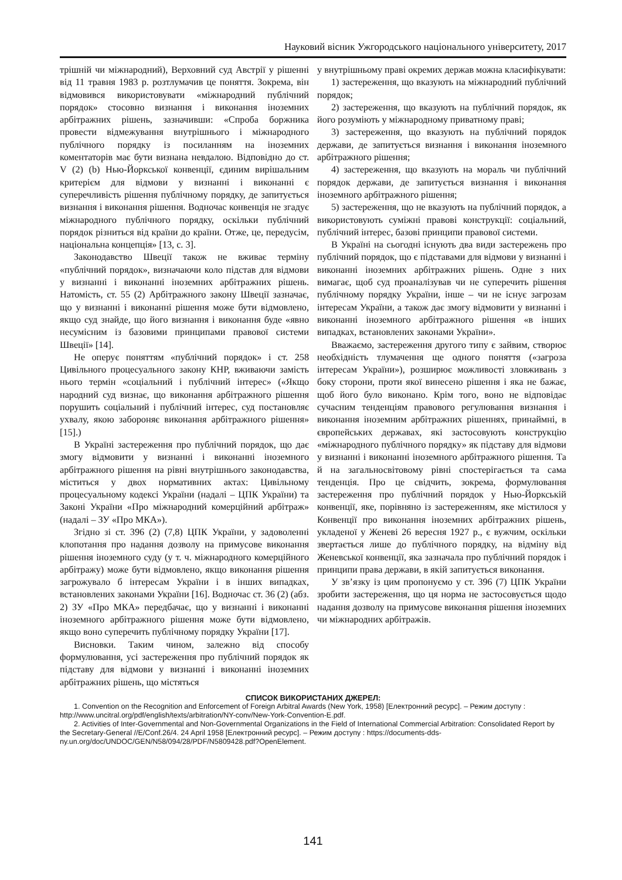Науковий вісник Ужгородського національного університету, 2017
трішній чи міжнародний), Верховний суд Австрії у рішенні від 11 травня 1983 р. розтлумачив це поняття. Зокрема, він відмовився використовувати «міжнародний публічний порядок» стосовно визнання і виконання іноземних арбітражних рішень, зазначивши: «Спроба боржника провести відмежування внутрішнього і міжнародного публічного порядку із посиланням на іноземних коментаторів має бути визнана невдалою. Відповідно до ст. V (2) (b) Нью-Йоркської конвенції, єдиним вирішальним критерієм для відмови у визнанні і виконанні є суперечливість рішення публічному порядку, де запитується визнання і виконання рішення. Водночас конвенція не згадує міжнародного публічного порядку, оскільки публічний порядок різниться від країни до країни. Отже, це, передусім, національна концепція» [13, с. 3].
Законодавство Швеції також не вживає терміну «публічний порядок», визначаючи коло підстав для відмови у визнанні і виконанні іноземних арбітражних рішень. Натомість, ст. 55 (2) Арбітражного закону Швеції зазначає, що у визнанні і виконанні рішення може бути відмовлено, якщо суд знайде, що його визнання і виконання буде «явно несумісним із базовими принципами правової системи Швеції» [14].
Не оперує поняттям «публічний порядок» і ст. 258 Цивільного процесуального закону КНР, вживаючи замість нього термін «соціальний і публічний інтерес» («Якщо народний суд визнає, що виконання арбітражного рішення порушить соціальний і публічний інтерес, суд постановляє ухвалу, якою забороняє виконання арбітражного рішення» [15].)
В Україні застереження про публічний порядок, що дає змогу відмовити у визнанні і виконанні іноземного арбітражного рішення на рівні внутрішнього законодавства, міститься у двох нормативних актах: Цивільному процесуальному кодексі України (надалі – ЦПК України) та Законі України «Про міжнародний комерційний арбітраж» (надалі – ЗУ «Про МКА»).
Згідно зі ст. 396 (2) (7,8) ЦПК України, у задоволенні клопотання про надання дозволу на примусове виконання рішення іноземного суду (у т. ч. міжнародного комерційного арбітражу) може бути відмовлено, якщо виконання рішення загрожувало б інтересам України і в інших випадках, встановлених законами України [16]. Водночас ст. 36 (2) (абз. 2) ЗУ «Про МКА» передбачає, що у визнанні і виконанні іноземного арбітражного рішення може бути відмовлено, якщо воно суперечить публічному порядку України [17].
Висновки. Таким чином, залежно від способу формулювання, усі застереження про публічний порядок як підставу для відмови у визнанні і виконанні іноземних арбітражних рішень, що містяться
у внутрішньому праві окремих держав можна класифікувати:
1) застереження, що вказують на міжнародний публічний порядок;
2) застереження, що вказують на публічний порядок, як його розуміють у міжнародному приватному праві;
3) застереження, що вказують на публічний порядок держави, де запитується визнання і виконання іноземного арбітражного рішення;
4) застереження, що вказують на мораль чи публічний порядок держави, де запитується визнання і виконання іноземного арбітражного рішення;
5) застереження, що не вказують на публічний порядок, а використовують суміжні правові конструкції: соціальний, публічний інтерес, базові принципи правової системи.
В Україні на сьогодні існують два види застережень про публічний порядок, що є підставами для відмови у визнанні і виконанні іноземних арбітражних рішень. Одне з них вимагає, щоб суд проаналізував чи не суперечить рішення публічному порядку України, інше – чи не існує загрозам інтересам України, а також дає змогу відмовити у визнанні і виконанні іноземного арбітражного рішення «в інших випадках, встановлених законами України».
Вважаємо, застереження другого типу є зайвим, створює необхідність тлумачення ще одного поняття («загроза інтересам України»), розширює можливості зловживань з боку сторони, проти якої винесено рішення і яка не бажає, щоб його було виконано. Крім того, воно не відповідає сучасним тенденціям правового регулювання визнання і виконання іноземним арбітражних рішеннях, принаймні, в європейських державах, які застосовують конструкцію «міжнародного публічного порядку» як підставу для відмови у визнанні і виконанні іноземного арбітражного рішення. Та й на загальносвітовому рівні спостерігається та сама тенденція. Про це свідчить, зокрема, формулювання застереження про публічний порядок у Нью-Йоркській конвенції, яке, порівняно із застереженням, яке містилося у Конвенції про виконання іноземних арбітражних рішень, укладеної у Женеві 26 вересня 1927 р., є вужчим, оскільки звертається лише до публічного порядку, на відміну від Женевської конвенції, яка зазначала про публічний порядок і принципи права держави, в якій запитується виконання.
У зв’язку із цим пропонуємо у ст. 396 (7) ЦПК України зробити застереження, що ця норма не застосовується щодо надання дозволу на примусове виконання рішення іноземних чи міжнародних арбітражів.
СПИСОК ВИКОРИСТАНИХ ДЖЕРЕЛ:
1. Convention on the Recognition and Enforcement of Foreign Arbitral Awards (New York, 1958) [Електронний ресурс]. – Режим доступу : http://www.uncitral.org/pdf/english/texts/arbitration/NY-conv/New-York-Convention-E.pdf.
2. Activities of Inter-Governmental and Non-Governmental Organizations in the Field of International Commercial Arbitration: Consolidated Report by the Secretary-General //E/Conf.26/4. 24 April 1958 [Електронний ресурс]. – Режим доступу : https://documents-dds-ny.un.org/doc/UNDOC/GEN/N58/094/28/PDF/N5809428.pdf?OpenElement.
141